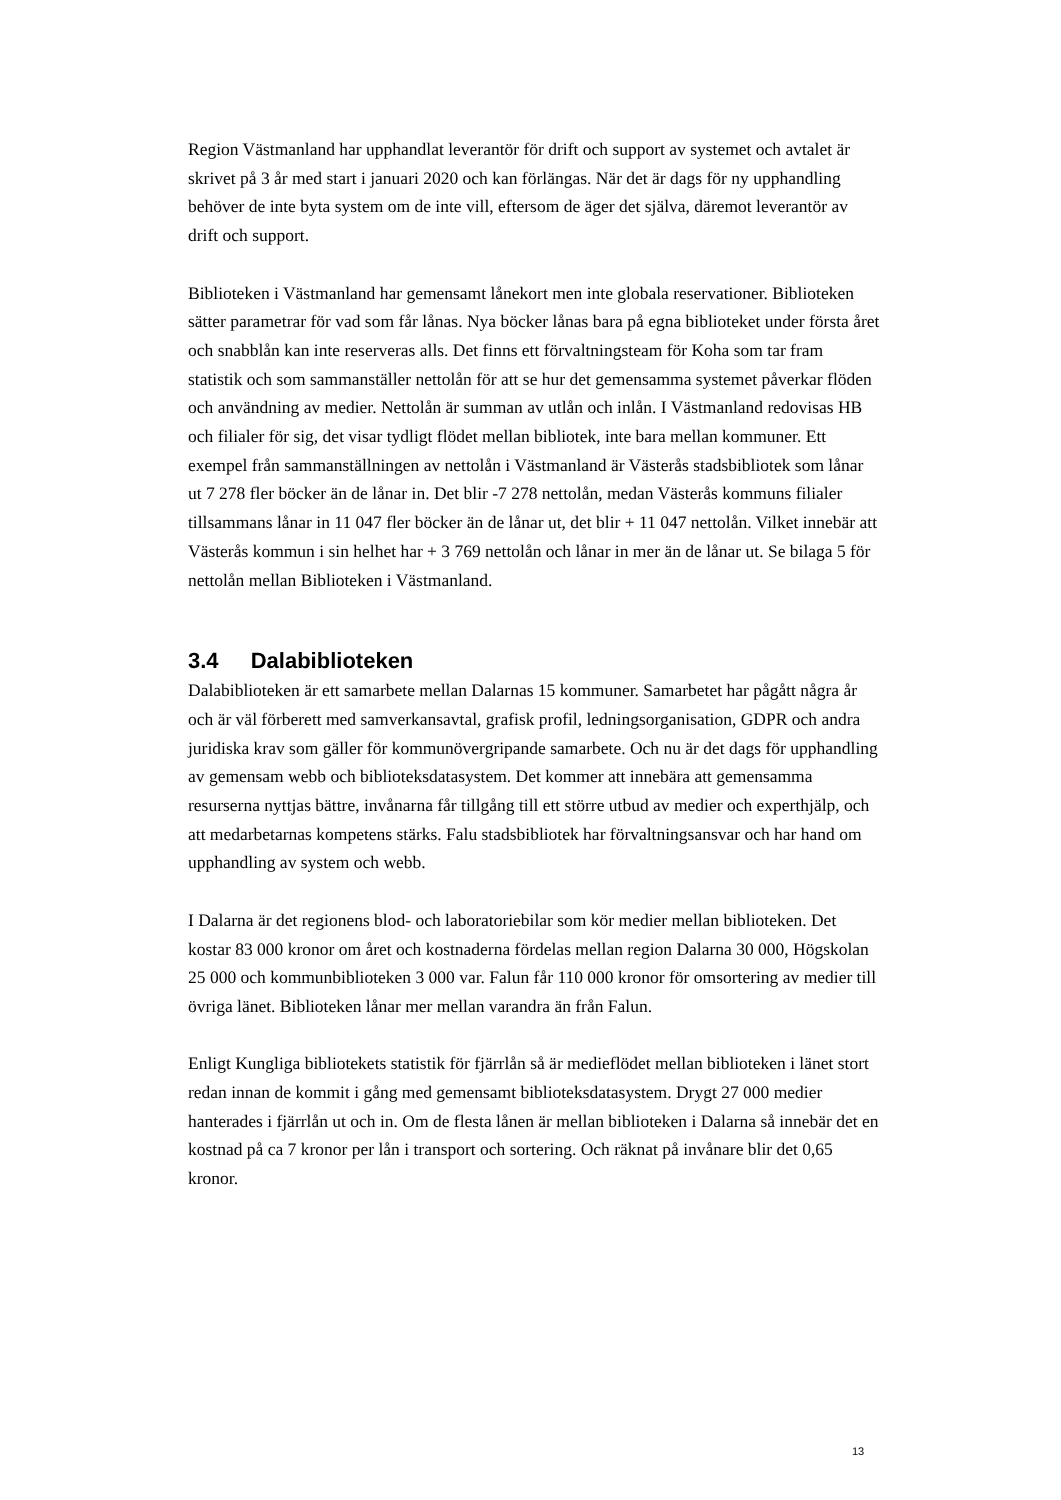Region Västmanland har upphandlat leverantör för drift och support av systemet och avtalet är skrivet på 3 år med start i januari 2020 och kan förlängas. När det är dags för ny upphandling behöver de inte byta system om de inte vill, eftersom de äger det själva, däremot leverantör av drift och support.
Biblioteken i Västmanland har gemensamt lånekort men inte globala reservationer. Biblioteken sätter parametrar för vad som får lånas. Nya böcker lånas bara på egna biblioteket under första året och snabblån kan inte reserveras alls. Det finns ett förvaltningsteam för Koha som tar fram statistik och som sammanställer nettolån för att se hur det gemensamma systemet påverkar flöden och användning av medier. Nettolån är summan av utlån och inlån. I Västmanland redovisas HB och filialer för sig, det visar tydligt flödet mellan bibliotek, inte bara mellan kommuner. Ett exempel från sammanställningen av nettolån i Västmanland är Västerås stadsbibliotek som lånar ut 7 278 fler böcker än de lånar in. Det blir -7 278 nettolån, medan Västerås kommuns filialer tillsammans lånar in 11 047 fler böcker än de lånar ut, det blir + 11 047 nettolån. Vilket innebär att Västerås kommun i sin helhet har + 3 769 nettolån och lånar in mer än de lånar ut. Se bilaga 5 för nettolån mellan Biblioteken i Västmanland.
3.4 Dalabiblioteken
Dalabiblioteken är ett samarbete mellan Dalarnas 15 kommuner. Samarbetet har pågått några år och är väl förberett med samverkansavtal, grafisk profil, ledningsorganisation, GDPR och andra juridiska krav som gäller för kommunövergripande samarbete. Och nu är det dags för upphandling av gemensam webb och biblioteksdatasystem. Det kommer att innebära att gemensamma resurserna nyttjas bättre, invånarna får tillgång till ett större utbud av medier och experthjälp, och att medarbetarnas kompetens stärks. Falu stadsbibliotek har förvaltningsansvar och har hand om upphandling av system och webb.
I Dalarna är det regionens blod- och laboratoriebilar som kör medier mellan biblioteken. Det kostar 83 000 kronor om året och kostnaderna fördelas mellan region Dalarna 30 000, Högskolan 25 000 och kommunbiblioteken 3 000 var. Falun får 110 000 kronor för omsortering av medier till övriga länet. Biblioteken lånar mer mellan varandra än från Falun.
Enligt Kungliga bibliotekets statistik för fjärrlån så är medieflödet mellan biblioteken i länet stort redan innan de kommit i gång med gemensamt biblioteksdatasystem. Drygt 27 000 medier hanterades i fjärrlån ut och in. Om de flesta lånen är mellan biblioteken i Dalarna så innebär det en kostnad på ca 7 kronor per lån i transport och sortering. Och räknat på invånare blir det 0,65 kronor.
13